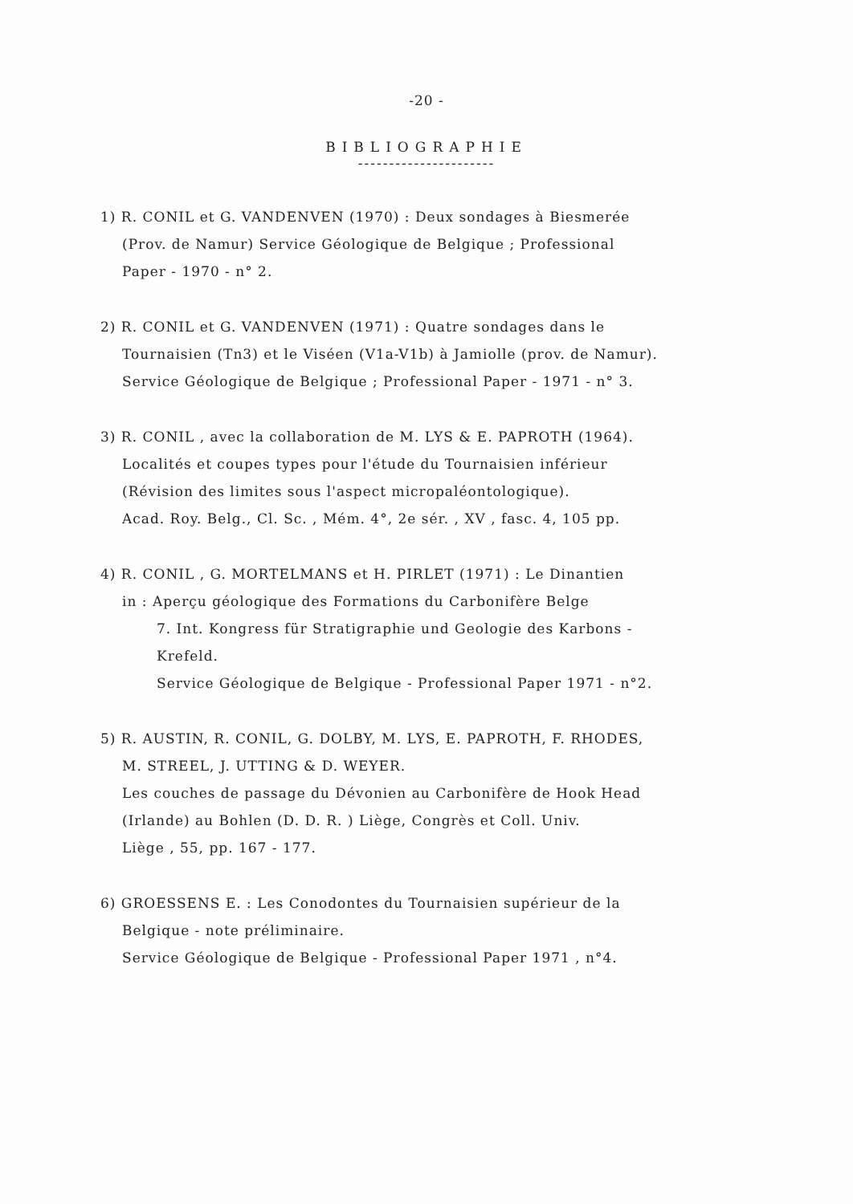-20 -
BIBLIOGRAPHIE
----------------------
1) R. CONIL et G. VANDENVEN (1970) : Deux sondages à Biesmerée
(Prov. de Namur) Service Géologique de Belgique ; Professional
Paper - 1970 - n° 2.
2) R. CONIL et G. VANDENVEN (1971) : Quatre sondages dans le
Tournaisien (Tn3) et le Viséen (V1a-V1b) à Jamiolle (prov. de Namur).
Service Géologique de Belgique ; Professional Paper - 1971 - n° 3.
3) R. CONIL , avec la collaboration de M. LYS & E. PAPROTH (1964).
Localités et coupes types pour l'étude du Tournaisien inférieur
(Révision des limites sous l'aspect micropaléontologique).
Acad. Roy. Belg., Cl. Sc. , Mém. 4°, 2e sér. , XV , fasc. 4, 105 pp.
4) R. CONIL , G. MORTELMANS et H. PIRLET (1971) : Le Dinantien
in : Aperçu géologique des Formations du Carbonifère Belge
7. Int. Kongress für Stratigraphie und Geologie des Karbons -
Krefeld.
Service Géologique de Belgique - Professional Paper 1971 - n°2.
5) R. AUSTIN, R. CONIL, G. DOLBY, M. LYS, E. PAPROTH, F. RHODES,
M. STREEL, J. UTTING & D. WEYER.
Les couches de passage du Dévonien au Carbonifère de Hook Head
(Irlande) au Bohlen (D. D. R. ) Liège, Congrès et Coll. Univ.
Liège , 55, pp. 167 - 177.
6) GROESSENS E. : Les Conodontes du Tournaisien supérieur de la
Belgique - note préliminaire.
Service Géologique de Belgique - Professional Paper 1971 , n°4.